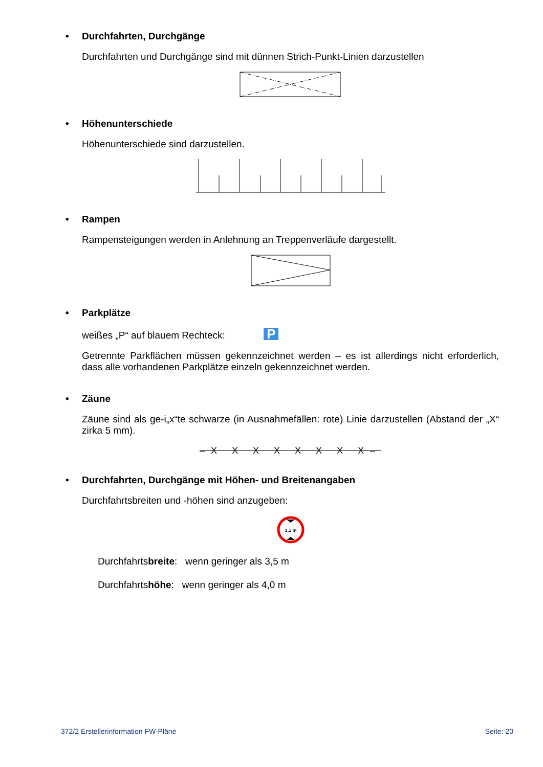• Durchfahrten, Durchgänge
Durchfahrten und Durchgänge sind mit dünnen Strich-Punkt-Linien darzustellen
• Höhenunterschiede
Höhenunterschiede sind darzustellen.
• Rampen
Rampensteigungen werden in Anlehnung an Treppenverläufe dargestellt.
• Parkplätze
weißes „P“ auf blauem Rechteck: P
Getrennte Parkflächen müssen gekennzeichnet werden – es ist allerdings nicht erforderlich, dass alle vorhandenen Parkplätze einzeln gekennzeichnet werden.
• Zäune
Zäune sind als ge-i„x“te schwarze (in Ausnahmefällen: rote) Linie darzustellen (Abstand der „X“ zirka 5 mm).
–X X X X X X X X–
• Durchfahrten, Durchgänge mit Höhen- und Breitenangaben
Durchfahrtsbreiten und -höhen sind anzugeben:
3,1 m
Durchfahrtsbreite: wenn geringer als 3,5 m
Durchfahrtshöhe: wenn geringer als 4,0 m
372/2 Erstellerinformation FW-Pläne Seite: 20